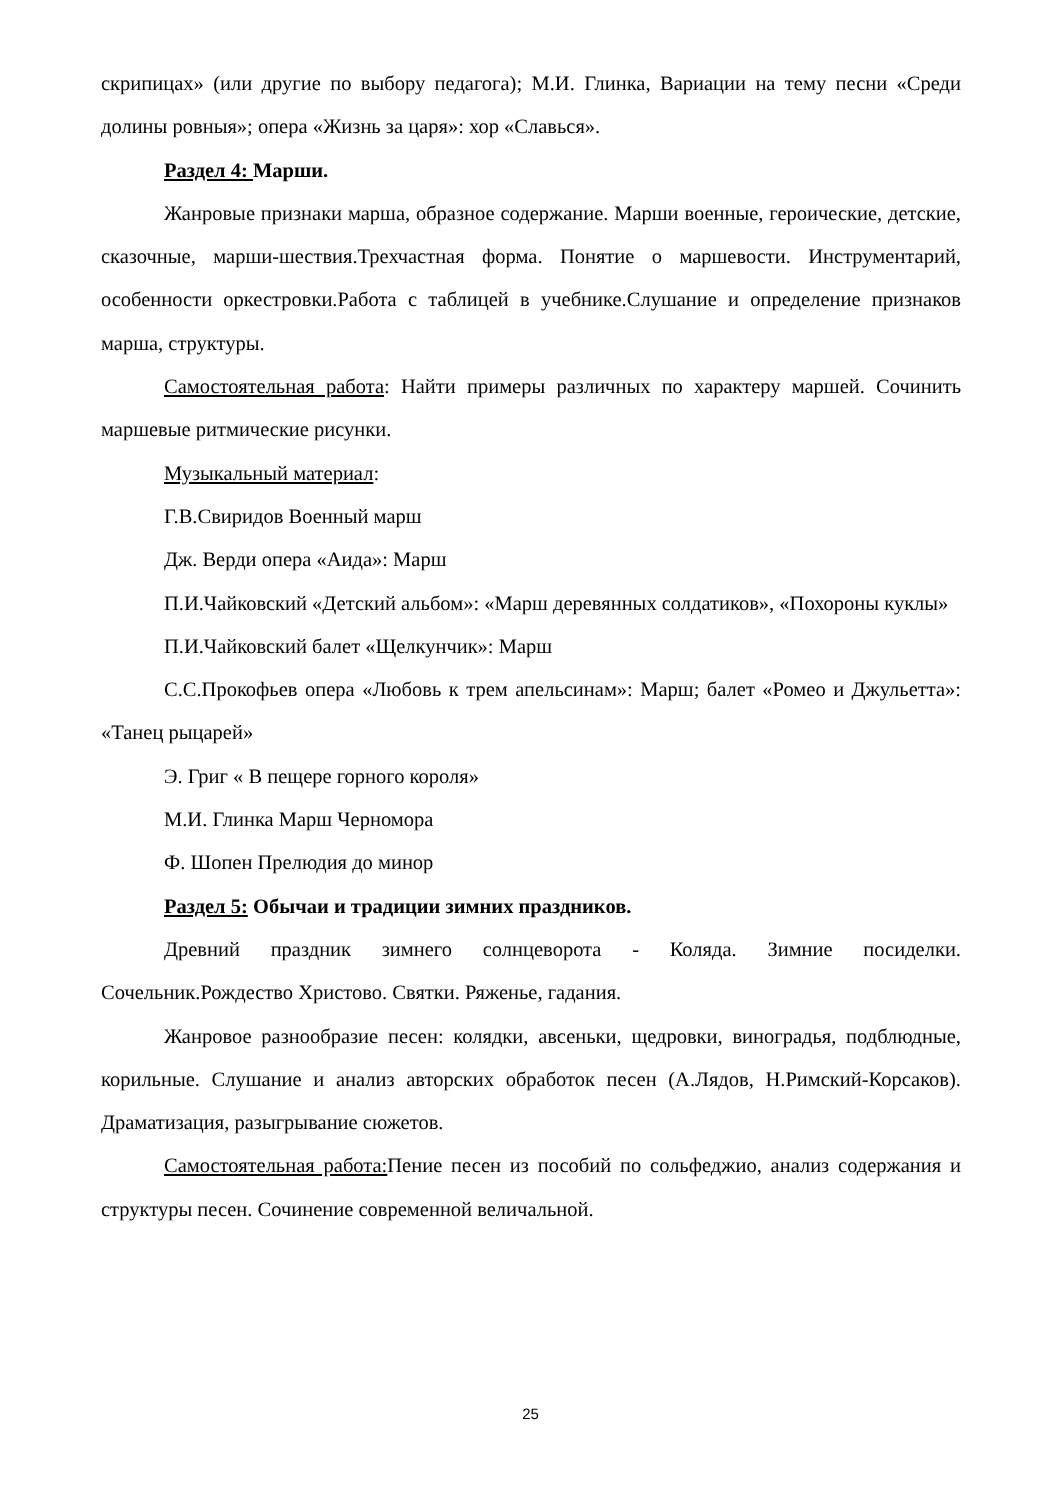скрипицах» (или другие по выбору педагога); М.И. Глинка, Вариации на тему песни «Среди долины ровныя»; опера «Жизнь за царя»: хор «Славься».
Раздел 4: Марши.
Жанровые признаки марша, образное содержание. Марши военные, героические, детские, сказочные, марши-шествия.Трехчастная форма. Понятие о маршевости. Инструментарий, особенности оркестровки.Работа с таблицей в учебнике.Слушание и определение признаков марша, структуры.
Самостоятельная работа: Найти примеры различных по характеру маршей. Сочинить маршевые ритмические рисунки.
Музыкальный материал:
Г.В.Свиридов Военный марш
Дж. Верди опера «Аида»: Марш
П.И.Чайковский «Детский альбом»: «Марш деревянных солдатиков», «Похороны куклы»
П.И.Чайковский балет «Щелкунчик»: Марш
С.С.Прокофьев опера «Любовь к трем апельсинам»: Марш; балет «Ромео и Джульетта»: «Танец рыцарей»
Э. Григ « В пещере горного короля»
М.И. Глинка Марш Черномора
Ф. Шопен Прелюдия до минор
Раздел 5: Обычаи и традиции зимних праздников.
Древний праздник зимнего солнцеворота - Коляда. Зимние посиделки. Сочельник.Рождество Христово. Святки. Ряженье, гадания.
Жанровое разнообразие песен: колядки, авсеньки, щедровки, виноградья, подблюдные, корильные. Слушание и анализ авторских обработок песен (А.Лядов, Н.Римский-Корсаков). Драматизация, разыгрывание сюжетов.
Самостоятельная работа: Пение песен из пособий по сольфеджио, анализ содержания и структуры песен. Сочинение современной величальной.
25